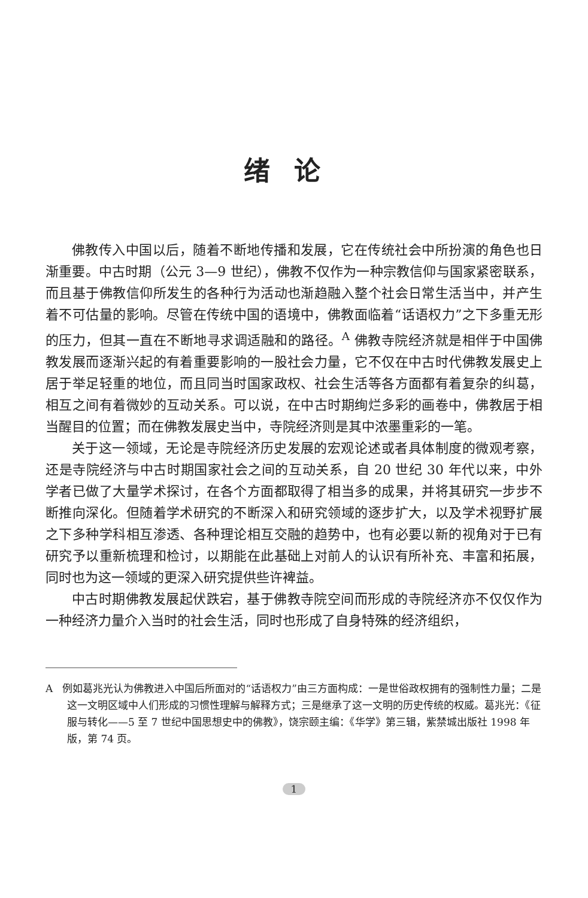绪论
佛教传入中国以后，随着不断地传播和发展，它在传统社会中所扮演的角色也日渐重要。中古时期（公元 3—9 世纪），佛教不仅作为一种宗教信仰与国家紧密联系，而且基于佛教信仰所发生的各种行为活动也渐趋融入整个社会日常生活当中，并产生着不可估量的影响。尽管在传统中国的语境中，佛教面临着“话语权力”之下多重无形的压力，但其一直在不断地寻求调适融和的路径。<sup>A</sup> 佛教寺院经济就是相伴于中国佛教发展而逐渐兴起的有着重要影响的一股社会力量，它不仅在中古时代佛教发展史上居于举足轻重的地位，而且同当时国家政权、社会生活等各方面都有着复杂的纠葛，相互之间有着微妙的互动关系。可以说，在中古时期绚烂多彩的画卷中，佛教居于相当醒目的位置；而在佛教发展史当中，寺院经济则是其中浓墨重彩的一笔。
关于这一领域，无论是寺院经济历史发展的宏观论述或者具体制度的微观考察，还是寺院经济与中古时期国家社会之间的互动关系，自 20 世纪 30 年代以来，中外学者已做了大量学术探讨，在各个方面都取得了相当多的成果，并将其研究一步步不断推向深化。但随着学术研究的不断深入和研究领域的逐步扩大，以及学术视野扩展之下多种学科相互渗透、各种理论相互交融的趋势中，也有必要以新的视角对于已有研究予以重新梳理和检讨，以期能在此基础上对前人的认识有所补充、丰富和拓展，同时也为这一领域的更深入研究提供些许裨益。
中古时期佛教发展起伏跌宕，基于佛教寺院空间而形成的寺院经济亦不仅仅作为一种经济力量介入当时的社会生活，同时也形成了自身特殊的经济组织，
A 例如葛兆光认为佛教进入中国后所面对的“话语权力”由三方面构成：一是世俗政权拥有的强制性力量；二是这一文明区域中人们形成的习惯性理解与解释方式；三是继承了这一文明的历史传统的权威。葛兆光：《征服与转化——5 至 7 世纪中国思想史中的佛教》，饶宗颐主编：《华学》第三辑，紫禁城出版社 1998 年版，第 74 页。
1